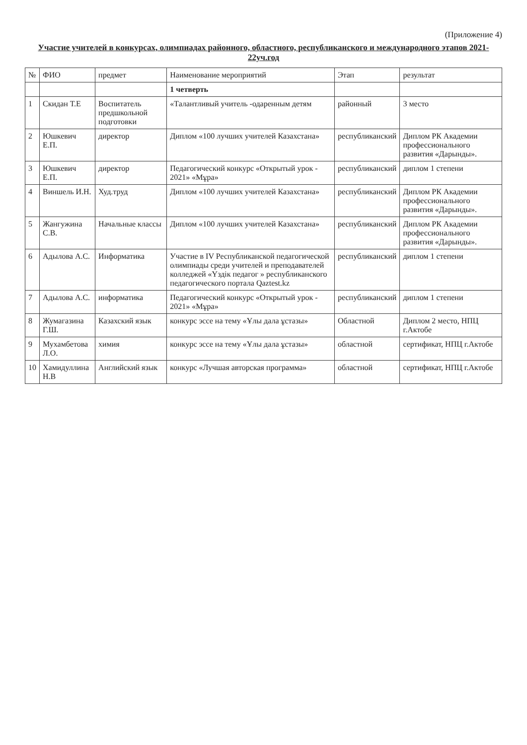(Приложение 4)
Участие учителей в конкурсах, олимпиадах районного, областного, республиканского и международного этапов 2021-22уч.год
| № | ФИО | предмет | Наименование мероприятий | Этап | результат |
| --- | --- | --- | --- | --- | --- |
| | | | 1 четверть | | |
| 1 | Скидан Т.Е | Воспитатель предшкольной подготовки | «Талантливый учитель -одаренным детям | районный | 3 место |
| 2 | Юшкевич Е.П. | директор | Диплом «100 лучших учителей Казахстана» | республиканский | Диплом РК Академии профессионального развития «Дарынды». |
| 3 | Юшкевич Е.П. | директор | Педагогический конкурс «Открытый урок - 2021» «Мұра» | республиканский | диплом 1 степени |
| 4 | Виншель И.Н. | Худ.труд | Диплом «100 лучших учителей Казахстана» | республиканский | Диплом РК Академии профессионального развития «Дарынды». |
| 5 | Жангужина С.В. | Начальные классы | Диплом «100 лучших учителей Казахстана» | республиканский | Диплом РК Академии профессионального развития «Дарынды». |
| 6 | Адылова А.С. | Информатика | Участие в IV Республиканской педагогической олимпиады среди учителей и преподавателей колледжей «Үздік педагог » республиканского педагогического портала Qaztest.kz | республиканский | диплом 1 степени |
| 7 | Адылова А.С. | информатика | Педагогический конкурс «Открытый урок - 2021» «Мұра» | республиканский | диплом 1 степени |
| 8 | Жумагазина Г.Ш. | Казахский язык | конкурс эссе на тему «Ұлы дала ұстазы» | Областной | Диплом 2 место, НПЦ г.Актобе |
| 9 | Мухамбетова Л.О. | химия | конкурс эссе на тему «Ұлы дала ұстазы» | областной | сертификат, НПЦ г.Актобе |
| 10 | Хамидуллина Н.В | Английский язык | конкурс «Лучшая авторская программа» | областной | сертификат, НПЦ г.Актобе |